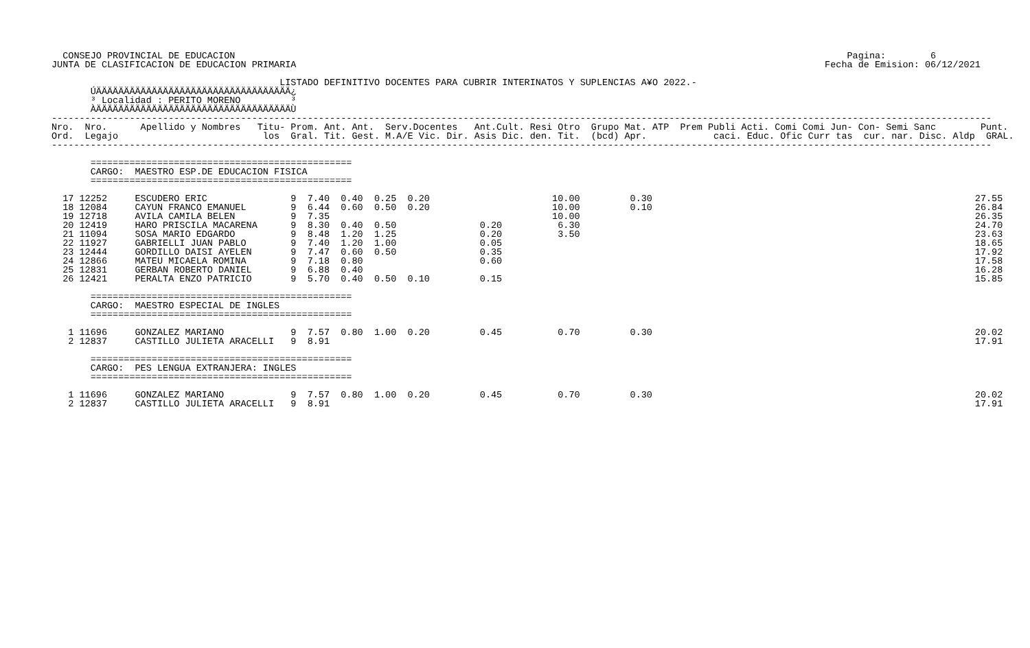CONSEJO PROVINCIAL DE EDUCACION                                                                                                              Pagina:        6
JUNTA DE CLASIFICACION DE EDUCACION PRIMARIA                                                                                               Fecha de Emision: 06/12/2021

                                         LISTADO DEFINITIVO DOCENTES PARA CUBRIR INTERINATOS Y SUPLENCIAS A¥O 2022.-
       ÚÄÄÄÄÄÄÄÄÄÄÄÄÄÄÄÄÄÄÄÄÄÄÄÄÄÄÄÄÄÄÄÄÄÄÄ¿
       ³ Localidad : PERITO MORENO         ³
       ÀÄÄÄÄÄÄÄÄÄÄÄÄÄÄÄÄÄÄÄÄÄÄÄÄÄÄÄÄÄÄÄÄÄÄÄÙ
-------------------------------------------------------------------------------------------------------------------------------------------------------------------------
Nro.  Nro.      Apellido y Nombres   Titu- Prom. Ant. Ant.  Serv.Docentes   Ant.Cult. Resi Otro  Grupo Mat. ATP  Prem Publi Acti. Comi Comi Jun- Con- Semi Sanc        Punt.
Ord.  Legajo                          los  Gral. Tit. Gest. M.A/E Vic. Dir. Asis Dic. den. Tit.  (bcd) Apr.            caci. Educ. Ofic Curr tas  cur. nar. Disc. Aldp  GRAL.
-------------------------------------------------------------------------------------------------------------------------------------------------------------------------

       ===============================================
       CARGO:  MAESTRO ESP.DE EDUCACION FISICA
       ===============================================

  17 12252     ESCUDERO ERIC               9  7.40  0.40  0.25  0.20                      10.00         0.30                                                          27.55
  18 12084     CAYUN FRANCO EMANUEL        9  6.44  0.60  0.50  0.20                      10.00         0.10                                                          26.84
  19 12718     AVILA CAMILA BELEN          9  7.35                                        10.00                                                                       26.35
  20 12419     HARO PRISCILA MACARENA      9  8.30  0.40  0.50               0.20          6.30                                                                       24.70
  21 11094     SOSA MARIO EDGARDO          9  8.48  1.20  1.25               0.20          3.50                                                                       23.63
  22 11927     GABRIELLI JUAN PABLO        9  7.40  1.20  1.00               0.05                                                                                     18.65
  23 12444     GORDILLO DAISI AYELEN       9  7.47  0.60  0.50               0.35                                                                                     17.92
  24 12866     MATEU MICAELA ROMINA        9  7.18  0.80                     0.60                                                                                     17.58
  25 12831     GERBAN ROBERTO DANIEL       9  6.88  0.40                                                                                                              16.28
  26 12421     PERALTA ENZO PATRICIO       9  5.70  0.40  0.50  0.10         0.15                                                                                     15.85

       ===============================================
       CARGO:  MAESTRO ESPECIAL DE INGLES
       ===============================================

   1 11696     GONZALEZ MARIANO            9  7.57  0.80  1.00  0.20         0.45          0.70         0.30                                                          20.02
   2 12837     CASTILLO JULIETA ARACELLI   9  8.91                                                                                                                    17.91

       ===============================================
       CARGO:  PES LENGUA EXTRANJERA: INGLES
       ===============================================

   1 11696     GONZALEZ MARIANO            9  7.57  0.80  1.00  0.20         0.45          0.70         0.30                                                          20.02
   2 12837     CASTILLO JULIETA ARACELLI   9  8.91                                                                                                                    17.91